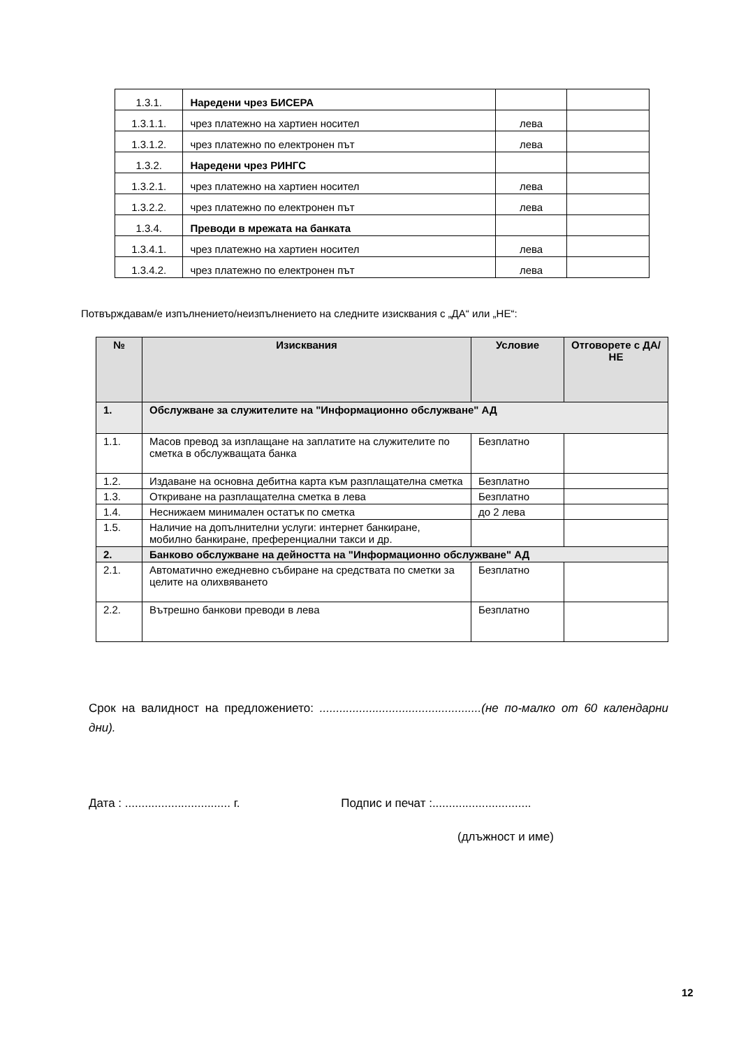| 1.3.1. | Наредени чрез БИСЕРА | | |
| 1.3.1.1. | чрез платежно на хартиен носител | лева | |
| 1.3.1.2. | чрез платежно по електронен път | лева | |
| 1.3.2. | Наредени чрез РИНГС | | |
| 1.3.2.1. | чрез платежно на хартиен носител | лева | |
| 1.3.2.2. | чрез платежно по електронен път | лева | |
| 1.3.4. | Преводи в мрежата на банката | | |
| 1.3.4.1. | чрез платежно на хартиен носител | лева | |
| 1.3.4.2. | чрез платежно по електронен път | лева | |
Потвърждавам/е изпълнението/неизпълнението на следните изисквания с „ДА“ или „НЕ“:
| № | Изисквания | Условие | Отговорете с ДА/НЕ |
| --- | --- | --- | --- |
| 1. | Обслужване за служителите на "Информационно обслужване" АД | | |
| 1.1. | Масов превод за изплащане на заплатите на служителите по сметка в обслужващата банка | Безплатно | |
| 1.2. | Издаване на основна дебитна карта към разплащателна сметка | Безплатно | |
| 1.3. | Откриване на разплащателна сметка в лева | Безплатно | |
| 1.4. | Неснижаем минимален остатък по сметка | до 2 лева | |
| 1.5. | Наличие на допълнителни услуги: интернет банкиране, мобилно банкиране, преференциални такси и др. | | |
| 2. | Банково обслужване на дейността на "Информационно обслужване" АД | | |
| 2.1. | Автоматично ежедневно събиране на средствата по сметки за целите на олихвяването | Безплатно | |
| 2.2. | Вътрешно банкови преводи в лева | Безплатно | |
Срок на валидност на предложението: .................................................(не по-малко от 60 календарни дни).
Дата : ................................ г. Подпис и печат :..............................
(длъжност и име)
12